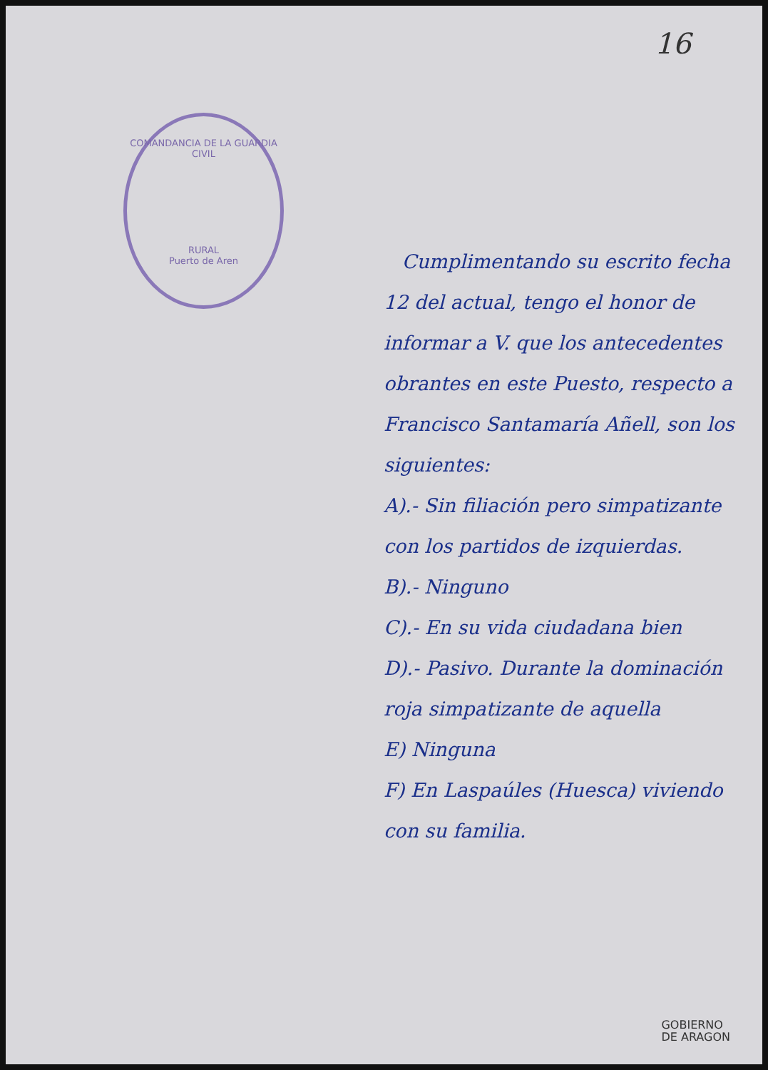16
COMANDANCIA DE LA GUARDIA CIVIL
RURAL
Puerto de Aren
Cumplimentando su escrito fecha 12 del actual, tengo el honor de informar a V. que los antecedentes obrantes en este Puesto, respecto a Francisco Santamaría Añell, son los siguientes:
A).- Sin filiación pero simpatizante con los partidos de izquierdas.
B).- Ninguno
C).- En su vida ciudadana bien
D).- Pasivo. Durante la dominación roja simpatizante de aquella
E) Ninguna
F) En Laspaúles (Huesca) viviendo con su familia.
GOBIERNO
DE ARAGON